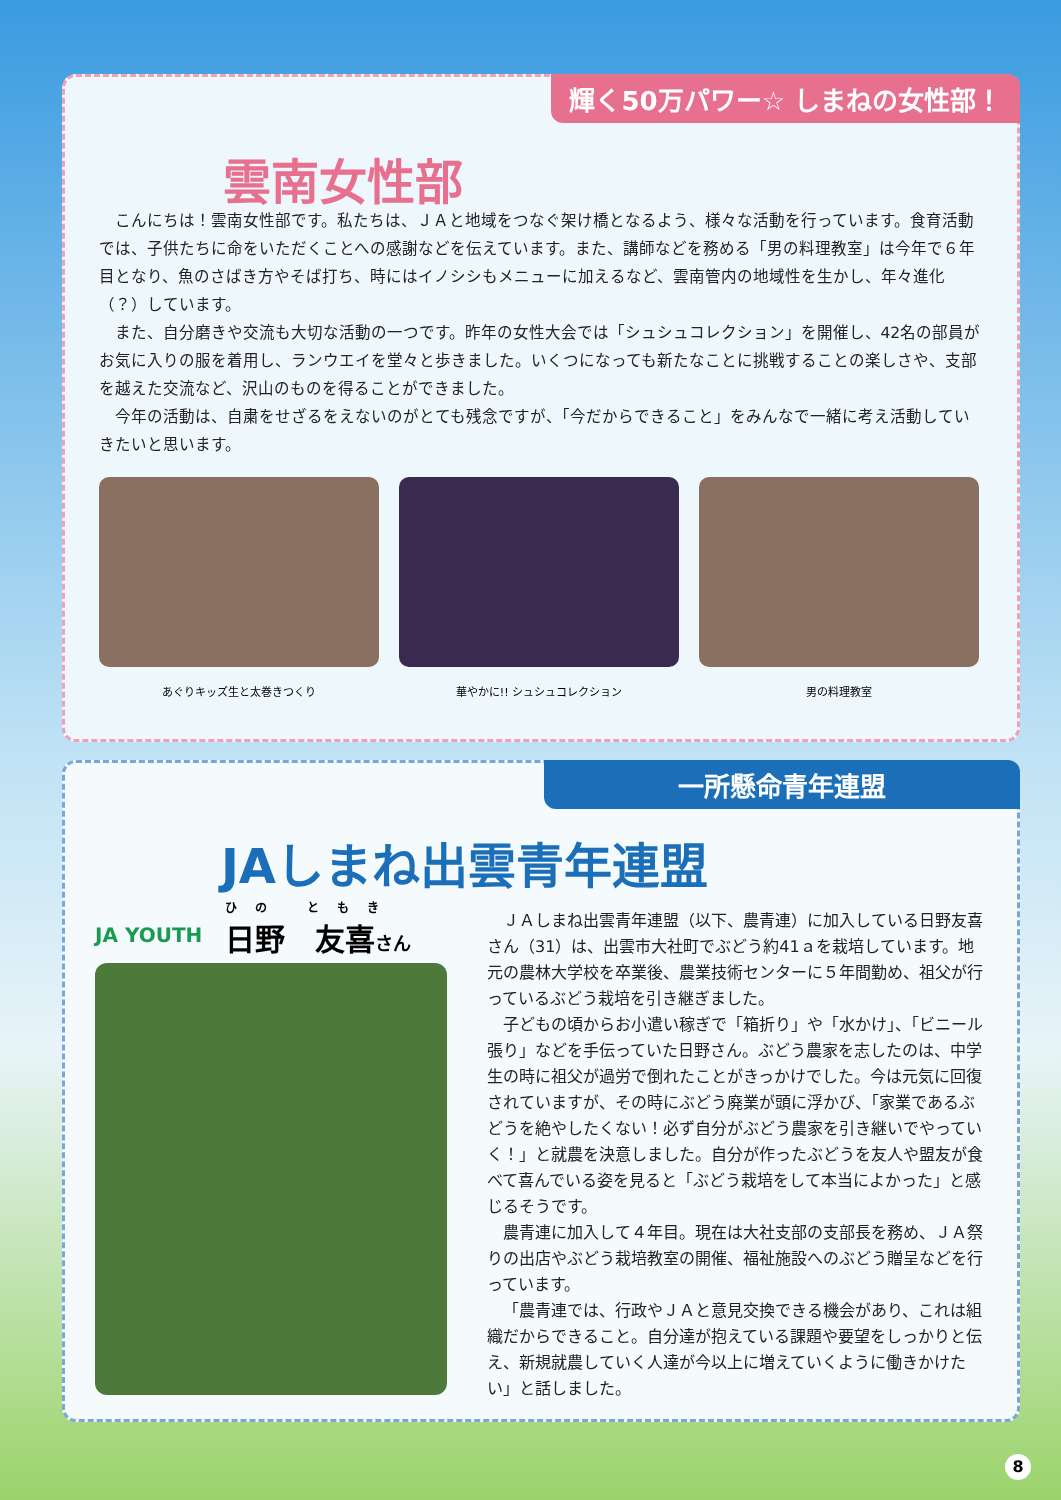輝く50万パワー☆ しまねの女性部！
雲南女性部
こんにちは！雲南女性部です。私たちは、ＪＡと地域をつなぐ架け橋となるよう、様々な活動を行っています。食育活動では、子供たちに命をいただくことへの感謝などを伝えています。また、講師などを務める「男の料理教室」は今年で６年目となり、魚のさばき方やそば打ち、時にはイノシシもメニューに加えるなど、雲南管内の地域性を生かし、年々進化（？）しています。
また、自分磨きや交流も大切な活動の一つです。昨年の女性大会では「シュシュコレクション」を開催し、42名の部員がお気に入りの服を着用し、ランウエイを堂々と歩きました。いくつになっても新たなことに挑戦することの楽しさや、支部を越えた交流など、沢山のものを得ることができました。
今年の活動は、自粛をせざるをえないのがとても残念ですが、「今だからできること」をみんなで一緒に考え活動していきたいと思います。
あぐりキッズ生と太巻きつくり 華やかに!! シュシュコレクション 男の料理教室
一所懸命青年連盟
JAしまね出雲青年連盟
JA YOUTH
ひの ともき
日野　友喜さん
ＪＡしまね出雲青年連盟（以下、農青連）に加入している日野友喜さん（31）は、出雲市大社町でぶどう約41ａを栽培しています。地元の農林大学校を卒業後、農業技術センターに５年間勤め、祖父が行っているぶどう栽培を引き継ぎました。
子どもの頃からお小遣い稼ぎで「箱折り」や「水かけ」、「ビニール張り」などを手伝っていた日野さん。ぶどう農家を志したのは、中学生の時に祖父が過労で倒れたことがきっかけでした。今は元気に回復されていますが、その時にぶどう廃業が頭に浮かび、「家業であるぶどうを絶やしたくない！必ず自分がぶどう農家を引き継いでやっていく！」と就農を決意しました。自分が作ったぶどうを友人や盟友が食べて喜んでいる姿を見ると「ぶどう栽培をして本当によかった」と感じるそうです。
農青連に加入して４年目。現在は大社支部の支部長を務め、ＪＡ祭りの出店やぶどう栽培教室の開催、福祉施設へのぶどう贈呈などを行っています。
「農青連では、行政やＪＡと意見交換できる機会があり、これは組織だからできること。自分達が抱えている課題や要望をしっかりと伝え、新規就農していく人達が今以上に増えていくように働きかけたい」と話しました。
8